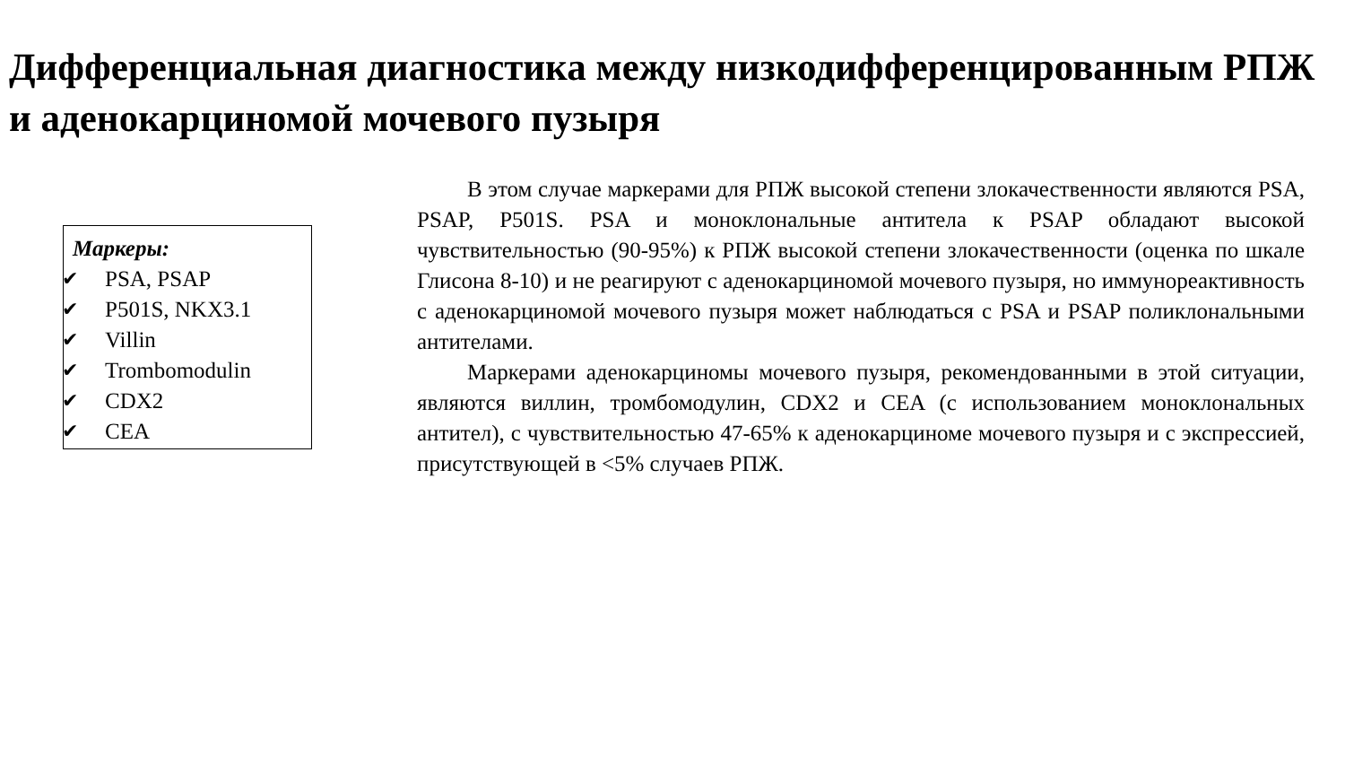Дифференциальная диагностика между низкодифференцированным РПЖ и аденокарциномой мочевого пузыря
Маркеры:
✔ PSA, PSAP
✔ P501S, NKX3.1
✔ Villin
✔ Trombomodulin
✔ CDX2
✔ CEA
В этом случае маркерами для РПЖ высокой степени злокачественности являются PSA, PSAP, P501S. PSA и моноклональные антитела к PSAP обладают высокой чувствительностью (90-95%) к РПЖ высокой степени злокачественности (оценка по шкале Глисона 8-10) и не реагируют с аденокарциномой мочевого пузыря, но иммунореактивность с аденокарциномой мочевого пузыря может наблюдаться с PSA и PSAP поликлональными антителами.
Маркерами аденокарциномы мочевого пузыря, рекомендованными в этой ситуации, являются виллин, тромбомодулин, CDX2 и CEA (с использованием моноклональных антител), с чувствительностью 47-65% к аденокарциноме мочевого пузыря и с экспрессией, присутствующей в <5% случаев РПЖ.